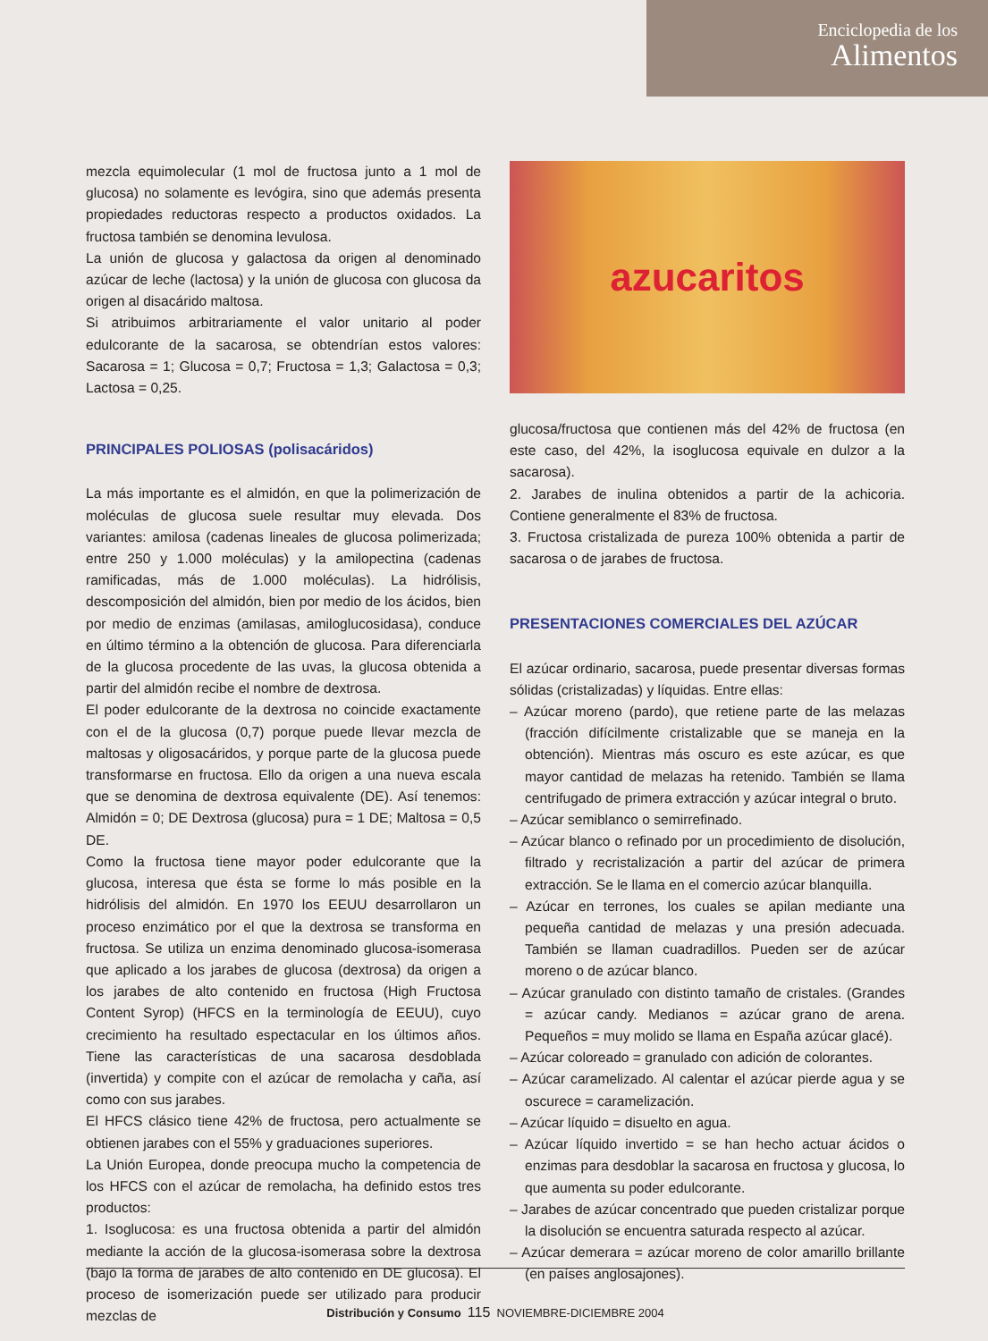Enciclopedia de los
Alimentos
mezcla equimolecular (1 mol de fructosa junto a 1 mol de glucosa) no solamente es levógira, sino que además presenta propiedades reductoras respecto a productos oxidados. La fructosa también se denomina levulosa.
La unión de glucosa y galactosa da origen al denominado azúcar de leche (lactosa) y la unión de glucosa con glucosa da origen al disacárido maltosa.
Si atribuimos arbitrariamente el valor unitario al poder edulcorante de la sacarosa, se obtendrían estos valores: Sacarosa = 1; Glucosa = 0,7; Fructosa = 1,3; Galactosa = 0,3; Lactosa = 0,25.
PRINCIPALES POLIOSAS (polisacáridos)
La más importante es el almidón, en que la polimerización de moléculas de glucosa suele resultar muy elevada. Dos variantes: amilosa (cadenas lineales de glucosa polimerizada; entre 250 y 1.000 moléculas) y la amilopectina (cadenas ramificadas, más de 1.000 moléculas). La hidrólisis, descomposición del almidón, bien por medio de los ácidos, bien por medio de enzimas (amilasas, amiloglucosidasa), conduce en último término a la obtención de glucosa. Para diferenciarla de la glucosa procedente de las uvas, la glucosa obtenida a partir del almidón recibe el nombre de dextrosa.
El poder edulcorante de la dextrosa no coincide exactamente con el de la glucosa (0,7) porque puede llevar mezcla de maltosas y oligosacáridos, y porque parte de la glucosa puede transformarse en fructosa. Ello da origen a una nueva escala que se denomina de dextrosa equivalente (DE). Así tenemos: Almidón = 0; DE Dextrosa (glucosa) pura = 1 DE; Maltosa = 0,5 DE.
Como la fructosa tiene mayor poder edulcorante que la glucosa, interesa que ésta se forme lo más posible en la hidrólisis del almidón. En 1970 los EEUU desarrollaron un proceso enzimático por el que la dextrosa se transforma en fructosa. Se utiliza un enzima denominado glucosa-isomerasa que aplicado a los jarabes de glucosa (dextrosa) da origen a los jarabes de alto contenido en fructosa (High Fructosa Content Syrop) (HFCS en la terminología de EEUU), cuyo crecimiento ha resultado espectacular en los últimos años. Tiene las características de una sacarosa desdoblada (invertida) y compite con el azúcar de remolacha y caña, así como con sus jarabes.
El HFCS clásico tiene 42% de fructosa, pero actualmente se obtienen jarabes con el 55% y graduaciones superiores.
La Unión Europea, donde preocupa mucho la competencia de los HFCS con el azúcar de remolacha, ha definido estos tres productos:
1. Isoglucosa: es una fructosa obtenida a partir del almidón mediante la acción de la glucosa-isomerasa sobre la dextrosa (bajo la forma de jarabes de alto contenido en DE glucosa). El proceso de isomerización puede ser utilizado para producir mezclas de
azucaritos
glucosa/fructosa que contienen más del 42% de fructosa (en este caso, del 42%, la isoglucosa equivale en dulzor a la sacarosa).
2. Jarabes de inulina obtenidos a partir de la achicoria. Contiene generalmente el 83% de fructosa.
3. Fructosa cristalizada de pureza 100% obtenida a partir de sacarosa o de jarabes de fructosa.
PRESENTACIONES COMERCIALES DEL AZÚCAR
El azúcar ordinario, sacarosa, puede presentar diversas formas sólidas (cristalizadas) y líquidas. Entre ellas:
– Azúcar moreno (pardo), que retiene parte de las melazas (fracción difícilmente cristalizable que se maneja en la obtención). Mientras más oscuro es este azúcar, es que mayor cantidad de melazas ha retenido. También se llama centrifugado de primera extracción y azúcar integral o bruto.
– Azúcar semiblanco o semirrefinado.
– Azúcar blanco o refinado por un procedimiento de disolución, filtrado y recristalización a partir del azúcar de primera extracción. Se le llama en el comercio azúcar blanquilla.
– Azúcar en terrones, los cuales se apilan mediante una pequeña cantidad de melazas y una presión adecuada. También se llaman cuadradillos. Pueden ser de azúcar moreno o de azúcar blanco.
– Azúcar granulado con distinto tamaño de cristales. (Grandes = azúcar candy. Medianos = azúcar grano de arena. Pequeños = muy molido se llama en España azúcar glacé).
– Azúcar coloreado = granulado con adición de colorantes.
– Azúcar caramelizado. Al calentar el azúcar pierde agua y se oscurece = caramelización.
– Azúcar líquido = disuelto en agua.
– Azúcar líquido invertido = se han hecho actuar ácidos o enzimas para desdoblar la sacarosa en fructosa y glucosa, lo que aumenta su poder edulcorante.
– Jarabes de azúcar concentrado que pueden cristalizar porque la disolución se encuentra saturada respecto al azúcar.
– Azúcar demerara = azúcar moreno de color amarillo brillante (en países anglosajones).
Distribución y Consumo 115 NOVIEMBRE-DICIEMBRE 2004